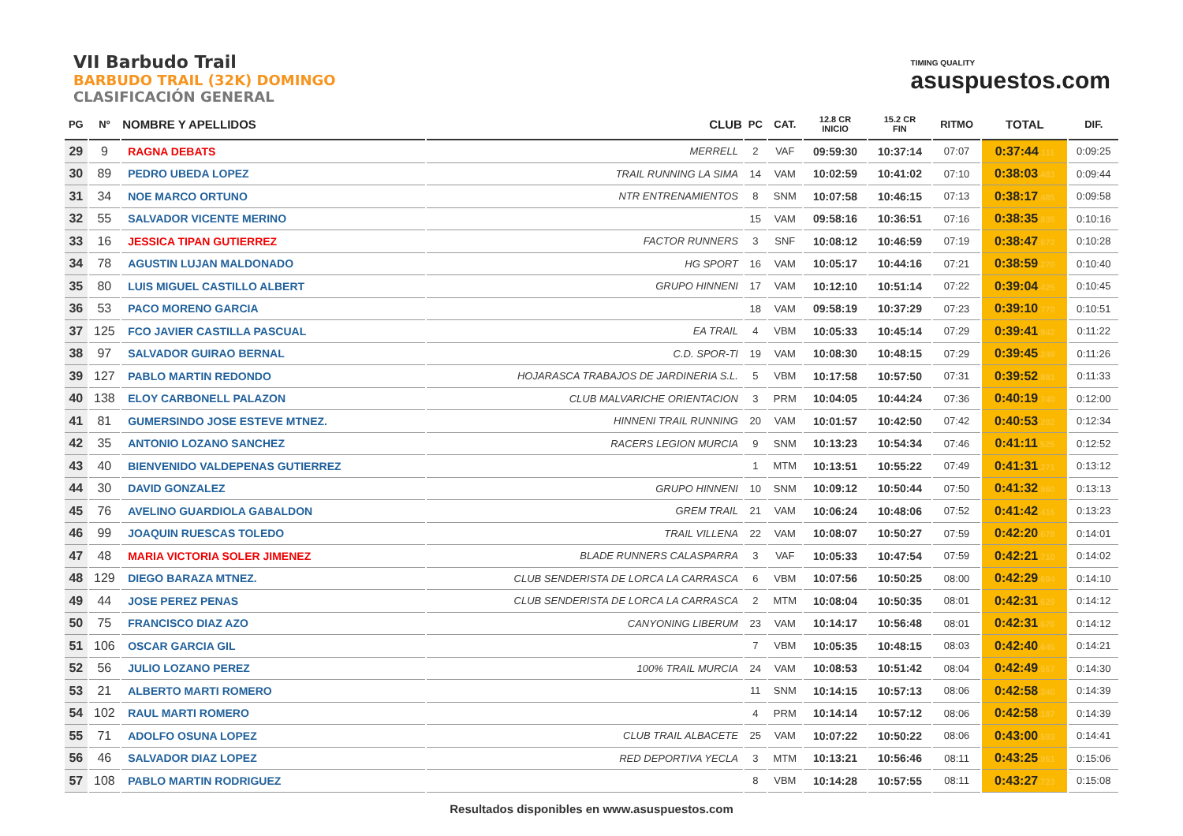VII Barbudo Trail
BARBUDO TRAIL (32K) DOMINGO
CLASIFICACIÓN GENERAL
TIMING QUALITY
asuspuestos.com
| PG | Nº | NOMBRE Y APELLIDOS | CLUB | PC | CAT. | 12.8 CR INICIO | 15.2 CR FIN | RITMO | TOTAL | DIF. |
| --- | --- | --- | --- | --- | --- | --- | --- | --- | --- | --- |
| 29 | 9 | RAGNA DEBATS | MERRELL | 2 | VAF | 09:59:30 | 10:37:14 | 07:07 | 0:37:44 .111 | 0:09:25 |
| 30 | 89 | PEDRO UBEDA LOPEZ | TRAIL RUNNING LA SIMA | 14 | VAM | 10:02:59 | 10:41:02 | 07:10 | 0:38:03 .483 | 0:09:44 |
| 31 | 34 | NOE MARCO ORTUNO | NTR ENTRENAMIENTOS | 8 | SNM | 10:07:58 | 10:46:15 | 07:13 | 0:38:17 .485 | 0:09:58 |
| 32 | 55 | SALVADOR VICENTE MERINO | | 15 | VAM | 09:58:16 | 10:36:51 | 07:16 | 0:38:35 .835 | 0:10:16 |
| 33 | 16 | JESSICA TIPAN GUTIERREZ | FACTOR RUNNERS | 3 | SNF | 10:08:12 | 10:46:59 | 07:19 | 0:38:47 .672 | 0:10:28 |
| 34 | 78 | AGUSTIN LUJAN MALDONADO | HG SPORT | 16 | VAM | 10:05:17 | 10:44:16 | 07:21 | 0:38:59 .270 | 0:10:40 |
| 35 | 80 | LUIS MIGUEL CASTILLO ALBERT | GRUPO HINNENI | 17 | VAM | 10:12:10 | 10:51:14 | 07:22 | 0:39:04 .425 | 0:10:45 |
| 36 | 53 | PACO MORENO GARCIA | | 18 | VAM | 09:58:19 | 10:37:29 | 07:23 | 0:39:10 .770 | 0:10:51 |
| 37 | 125 | FCO JAVIER CASTILLA PASCUAL | EA TRAIL | 4 | VBM | 10:05:33 | 10:45:14 | 07:29 | 0:39:41 .942 | 0:11:22 |
| 38 | 97 | SALVADOR GUIRAO BERNAL | C.D. SPOR-TI | 19 | VAM | 10:08:30 | 10:48:15 | 07:29 | 0:39:45 .249 | 0:11:26 |
| 39 | 127 | PABLO MARTIN REDONDO | HOJARASCA TRABAJOS DE JARDINERIA S.L. | 5 | VBM | 10:17:58 | 10:57:50 | 07:31 | 0:39:52 .881 | 0:11:33 |
| 40 | 138 | ELOY CARBONELL PALAZON | CLUB MALVARICHE ORIENTACION | 3 | PRM | 10:04:05 | 10:44:24 | 07:36 | 0:40:19 .740 | 0:12:00 |
| 41 | 81 | GUMERSINDO JOSE ESTEVE MTNEZ. | HINNENI TRAIL RUNNING | 20 | VAM | 10:01:57 | 10:42:50 | 07:42 | 0:40:53 .202 | 0:12:34 |
| 42 | 35 | ANTONIO LOZANO SANCHEZ | RACERS LEGION MURCIA | 9 | SNM | 10:13:23 | 10:54:34 | 07:46 | 0:41:11 .525 | 0:12:52 |
| 43 | 40 | BIENVENIDO VALDEPENAS GUTIERREZ | | 1 | MTM | 10:13:51 | 10:55:22 | 07:49 | 0:41:31 .271 | 0:13:12 |
| 44 | 30 | DAVID GONZALEZ | GRUPO HINNENI | 10 | SNM | 10:09:12 | 10:50:44 | 07:50 | 0:41:32 .560 | 0:13:13 |
| 45 | 76 | AVELINO GUARDIOLA GABALDON | GREM TRAIL | 21 | VAM | 10:06:24 | 10:48:06 | 07:52 | 0:41:42 .415 | 0:13:23 |
| 46 | 99 | JOAQUIN RUESCAS TOLEDO | TRAIL VILLENA | 22 | VAM | 10:08:07 | 10:50:27 | 07:59 | 0:42:20 .678 | 0:14:01 |
| 47 | 48 | MARIA VICTORIA SOLER JIMENEZ | BLADE RUNNERS CALASPARRA | 3 | VAF | 10:05:33 | 10:47:54 | 07:59 | 0:42:21 .710 | 0:14:02 |
| 48 | 129 | DIEGO BARAZA MTNEZ. | CLUB SENDERISTA DE LORCA LA CARRASCA | 6 | VBM | 10:07:56 | 10:50:25 | 08:00 | 0:42:29 .694 | 0:14:10 |
| 49 | 44 | JOSE PEREZ PENAS | CLUB SENDERISTA DE LORCA LA CARRASCA | 2 | MTM | 10:08:04 | 10:50:35 | 08:01 | 0:42:31 .629 | 0:14:12 |
| 50 | 75 | FRANCISCO DIAZ AZO | CANYONING LIBERUM | 23 | VAM | 10:14:17 | 10:56:48 | 08:01 | 0:42:31 .676 | 0:14:12 |
| 51 | 106 | OSCAR GARCIA GIL | | 7 | VBM | 10:05:35 | 10:48:15 | 08:03 | 0:42:40 .645 | 0:14:21 |
| 52 | 56 | JULIO LOZANO PEREZ | 100% TRAIL MURCIA | 24 | VAM | 10:08:53 | 10:51:42 | 08:04 | 0:42:49 .557 | 0:14:30 |
| 53 | 21 | ALBERTO MARTI ROMERO | | 11 | SNM | 10:14:15 | 10:57:13 | 08:06 | 0:42:58 .340 | 0:14:39 |
| 54 | 102 | RAUL MARTI ROMERO | | 4 | PRM | 10:14:14 | 10:57:12 | 08:06 | 0:42:58 .187 | 0:14:39 |
| 55 | 71 | ADOLFO OSUNA LOPEZ | CLUB TRAIL ALBACETE | 25 | VAM | 10:07:22 | 10:50:22 | 08:06 | 0:43:00 .593 | 0:14:41 |
| 56 | 46 | SALVADOR DIAZ LOPEZ | RED DEPORTIVA YECLA | 3 | MTM | 10:13:21 | 10:56:46 | 08:11 | 0:43:25 .961 | 0:15:06 |
| 57 | 108 | PABLO MARTIN RODRIGUEZ | | 8 | VBM | 10:14:28 | 10:57:55 | 08:11 | 0:43:27 .723 | 0:15:08 |
Resultados disponibles en www.asuspuestos.com